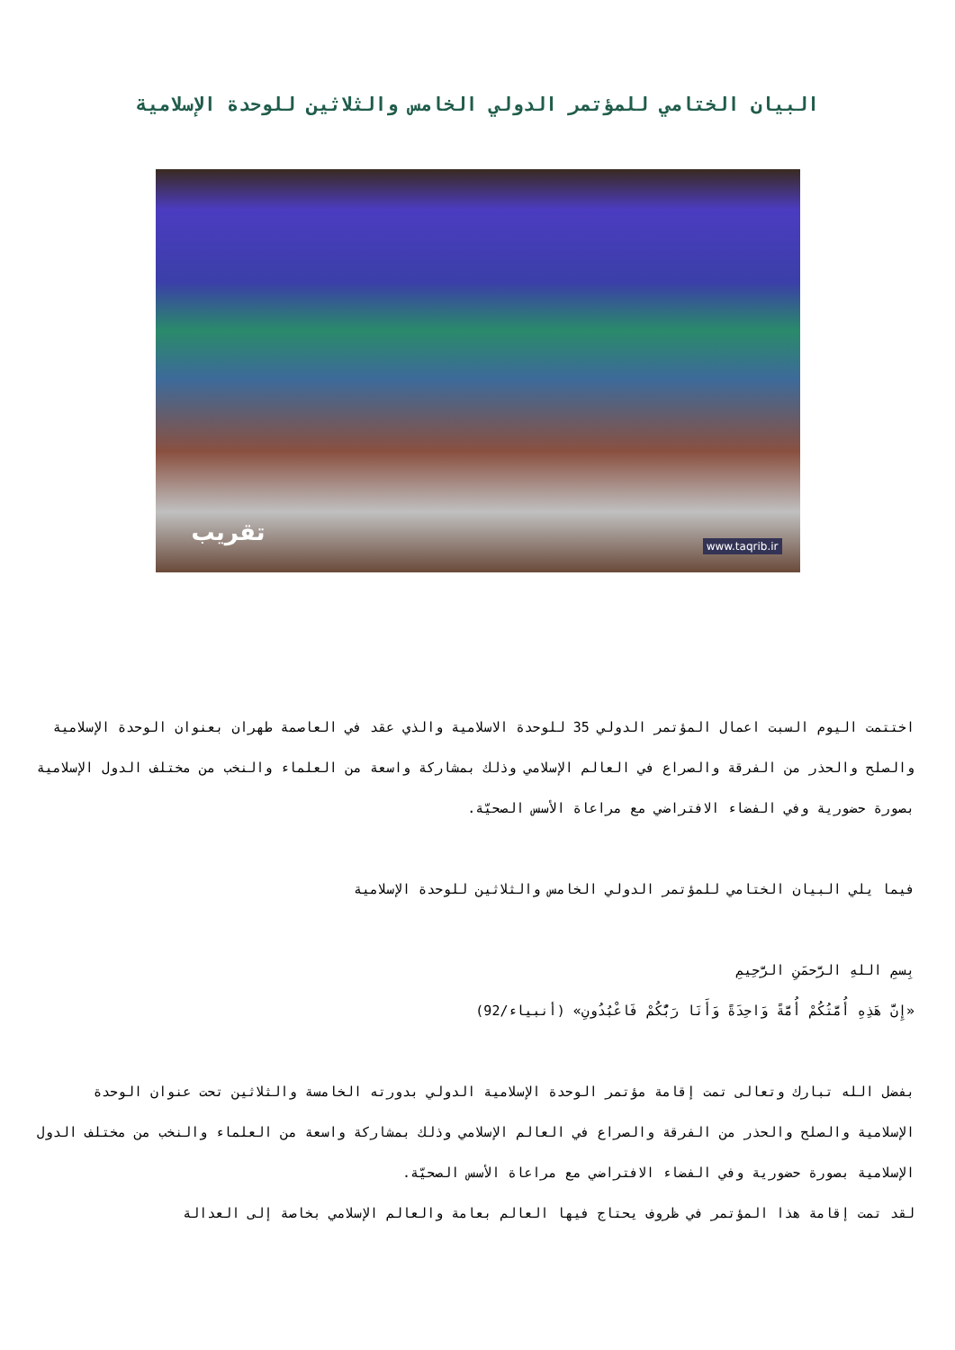البيان الختامي للمؤتمر الدولي الخامس والثلاثين للوحدة الإسلامية
تقريب
www.taqrib.ir
اختتمت اليوم السبت اعمال المؤتمر الدولي 35 للوحدة الاسلامية والذي عقد في العاصمة طهران بعنوان الوحدة الإسلامية والصلح والحذر من الفرقة والصراع في العالم الإسلامي وذلك بمشاركة واسعة من العلماء والنخب من مختلف الدول الإسلامية بصورة حضورية وفي الفضاء الافتراضي مع مراعاة الأسس الصحيّة.
فيما يلي البيان الختامي للمؤتمر الدولي الخامس والثلاثين للوحدة الإسلامية
بِسمِ اللهِ الرَّحمَنِ الرَّحِيمِ
«إِنَّ هَذِهِ أُمَّتُكُمْ أُمَّةً وَاحِدَةً وَأَنَا رَبُّكُمْ فَاعْبُدُونِ» (أنبياء/92)
بفضل الله تبارك وتعالى تمت إقامة مؤتمر الوحدة الإسلامية الدولي بدورته الخامسة والثلاثين تحت عنوان الوحدة الإسلامية والصلح والحذر من الفرقة والصراع في العالم الإسلامي وذلك بمشاركة واسعة من العلماء والنخب من مختلف الدول الإسلامية بصورة حضورية وفي الفضاء الافتراضي مع مراعاة الأسس الصحيّة.
لقد تمت إقامة هذا المؤتمر في ظروف يحتاج فيها العالم بعامة والعالم الإسلامي بخاصة إلى العدالة